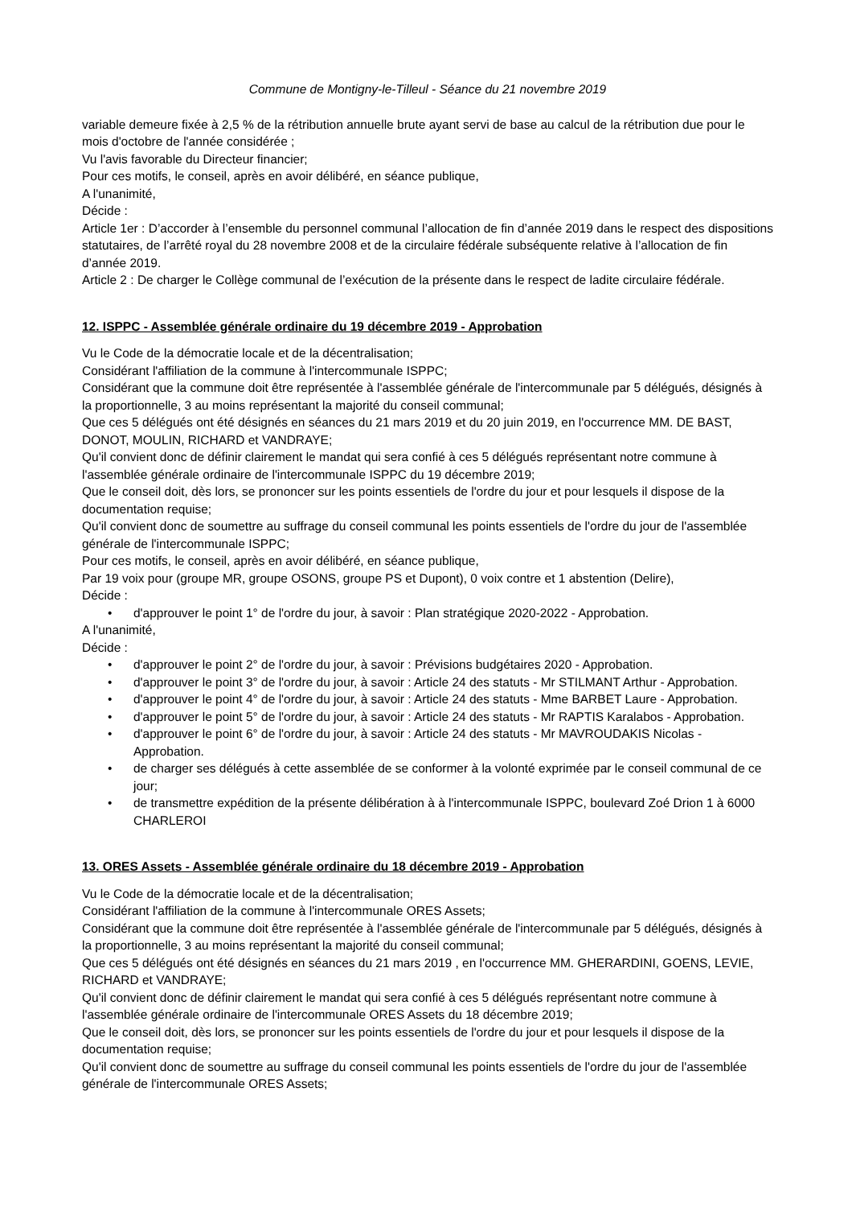Commune de Montigny-le-Tilleul - Séance du 21 novembre 2019
variable demeure fixée à 2,5 % de la rétribution annuelle brute ayant servi de base au calcul de la rétribution due pour le mois d'octobre de l'année considérée ;
Vu l'avis favorable du Directeur financier;
Pour ces motifs, le conseil, après en avoir délibéré, en séance publique,
A l'unanimité,
Décide :
Article 1er : D’accorder à l’ensemble du personnel communal l’allocation de fin d’année 2019 dans le respect des dispositions statutaires, de l’arrêté royal du 28 novembre 2008 et de la circulaire fédérale subséquente relative à l’allocation de fin d’année 2019.
Article 2 : De charger le Collège communal de l’exécution de la présente dans le respect de ladite circulaire fédérale.
12. ISPPC - Assemblée générale ordinaire du 19 décembre 2019 - Approbation
Vu le Code de la démocratie locale et de la décentralisation;
Considérant l'affiliation de la commune à l'intercommunale ISPPC;
Considérant que la commune doit être représentée à l'assemblée générale de l'intercommunale par 5 délégués, désignés à la proportionnelle, 3 au moins représentant la majorité du conseil communal;
Que ces 5 délégués ont été désignés en séances du 21 mars 2019 et du 20 juin 2019, en l'occurrence MM. DE BAST, DONOT, MOULIN, RICHARD et VANDRAYE;
Qu'il convient donc de définir clairement le mandat qui sera confié à ces 5 délégués représentant notre commune à l'assemblée générale ordinaire de l'intercommunale ISPPC du 19 décembre 2019;
Que le conseil doit, dès lors, se prononcer sur les points essentiels de l'ordre du jour et pour lesquels il dispose de la documentation requise;
Qu'il convient donc de soumettre au suffrage du conseil communal les points essentiels de l'ordre du jour de l'assemblée générale de l'intercommunale ISPPC;
Pour ces motifs, le conseil, après en avoir délibéré, en séance publique,
Par 19 voix pour (groupe MR, groupe OSONS, groupe PS et Dupont), 0 voix contre et 1 abstention (Delire),
Décide :
• d'approuver le point 1° de l'ordre du jour, à savoir : Plan stratégique 2020-2022 - Approbation.
A l'unanimité,
Décide :
• d'approuver le point 2° de l'ordre du jour, à savoir : Prévisions budgétaires 2020 - Approbation.
• d'approuver le point 3° de l'ordre du jour, à savoir : Article 24 des statuts - Mr STILMANT Arthur - Approbation.
• d'approuver le point 4° de l'ordre du jour, à savoir : Article 24 des statuts - Mme BARBET Laure - Approbation.
• d'approuver le point 5° de l'ordre du jour, à savoir : Article 24 des statuts - Mr RAPTIS Karalabos - Approbation.
• d'approuver le point 6° de l'ordre du jour, à savoir : Article 24 des statuts - Mr MAVROUDAKIS Nicolas - Approbation.
• de charger ses délégués à cette assemblée de se conformer à la volonté exprimée par le conseil communal de ce jour;
• de transmettre expédition de la présente délibération à à l'intercommunale ISPPC, boulevard Zoé Drion 1 à 6000 CHARLEROI
13. ORES Assets - Assemblée générale ordinaire du 18 décembre 2019 - Approbation
Vu le Code de la démocratie locale et de la décentralisation;
Considérant l'affiliation de la commune à l'intercommunale ORES Assets;
Considérant que la commune doit être représentée à l'assemblée générale de l'intercommunale par 5 délégués, désignés à la proportionnelle, 3 au moins représentant la majorité du conseil communal;
Que ces 5 délégués ont été désignés en séances du 21 mars 2019 , en l'occurrence MM. GHERARDINI, GOENS, LEVIE, RICHARD et VANDRAYE;
Qu'il convient donc de définir clairement le mandat qui sera confié à ces 5 délégués représentant notre commune à l'assemblée générale ordinaire de l'intercommunale ORES Assets du 18 décembre 2019;
Que le conseil doit, dès lors, se prononcer sur les points essentiels de l'ordre du jour et pour lesquels il dispose de la documentation requise;
Qu'il convient donc de soumettre au suffrage du conseil communal les points essentiels de l'ordre du jour de l'assemblée générale de l'intercommunale ORES Assets;